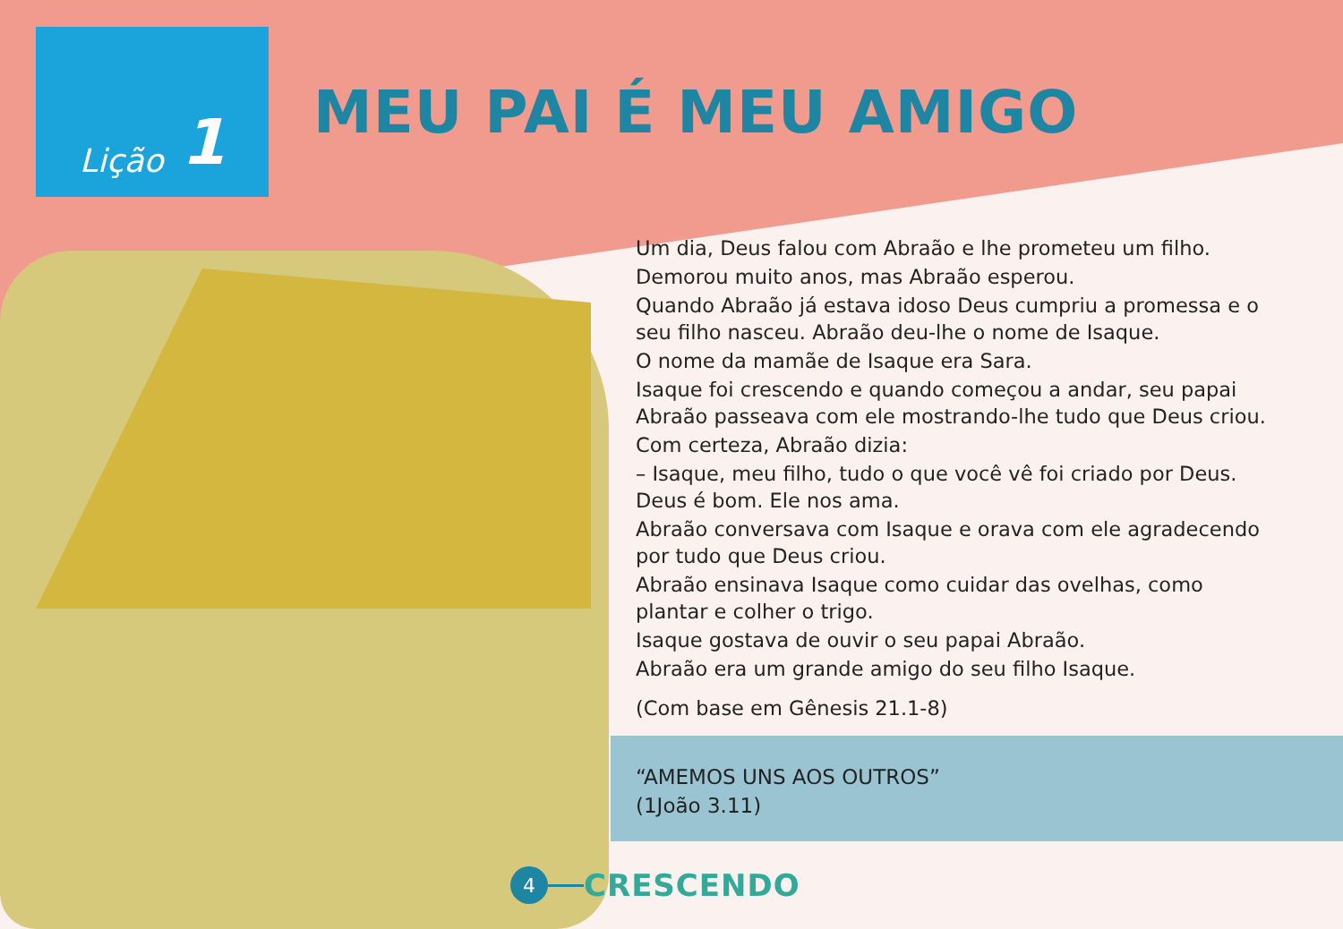Lição 1
MEU PAI É MEU AMIGO
Um dia, Deus falou com Abraão e lhe prometeu um filho.
Demorou muito anos, mas Abraão esperou.
Quando Abraão já estava idoso Deus cumpriu a promessa e o seu filho nasceu. Abraão deu-lhe o nome de Isaque.
O nome da mamãe de Isaque era Sara.
Isaque foi crescendo e quando começou a andar, seu papai Abraão passeava com ele mostrando-lhe tudo que Deus criou.
Com certeza, Abraão dizia:
– Isaque, meu filho, tudo o que você vê foi criado por Deus. Deus é bom. Ele nos ama.
Abraão conversava com Isaque e orava com ele agradecendo por tudo que Deus criou.
Abraão ensinava Isaque como cuidar das ovelhas, como plantar e colher o trigo.
Isaque gostava de ouvir o seu papai Abraão.
Abraão era um grande amigo do seu filho Isaque.
(Com base em Gênesis 21.1-8)
“AMEMOS UNS AOS OUTROS”
(1João 3.11)
4
CRESCENDO